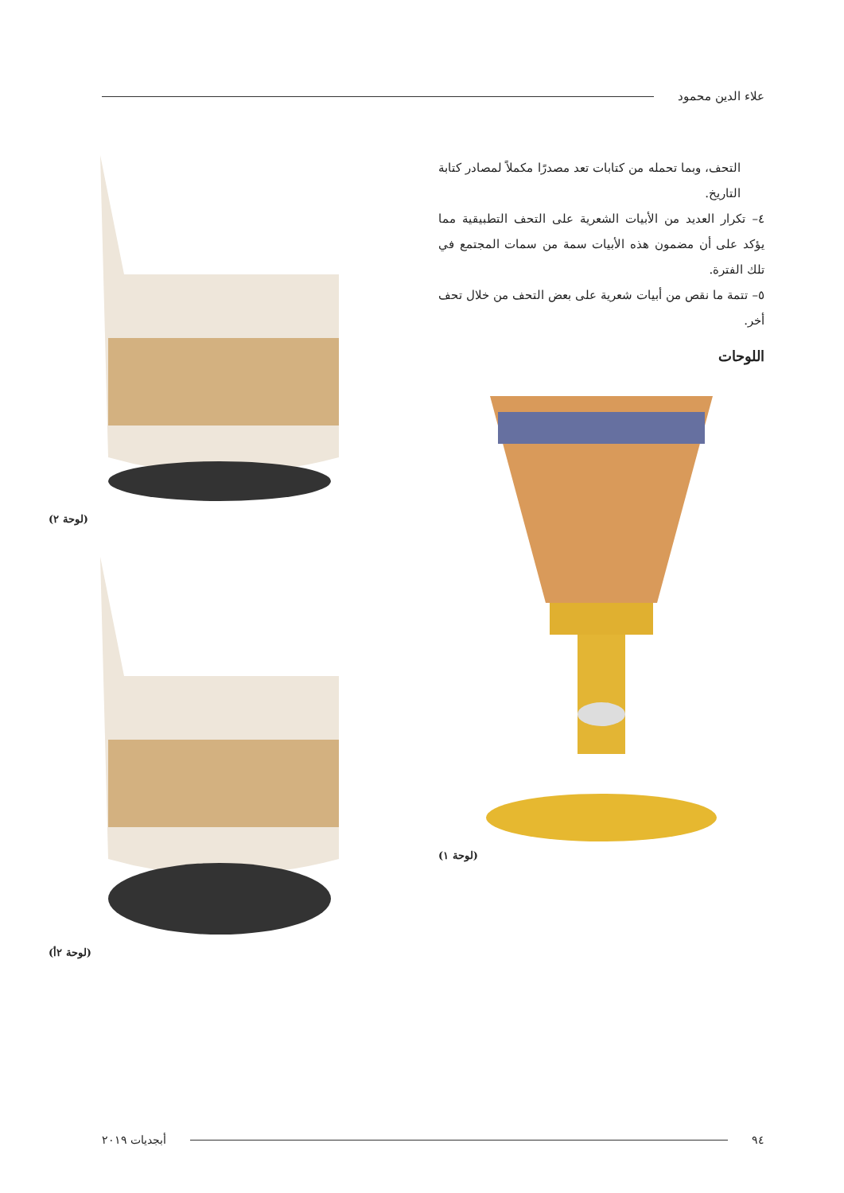علاء الدين محمود
التحف، وبما تحمله من كتابات تعد مصدرًا مكملاً لمصادر كتابة التاريخ.
٤– تكرار العديد من الأبيات الشعرية على التحف التطبيقية مما يؤكد على أن مضمون هذه الأبيات سمة من سمات المجتمع في تلك الفترة.
٥– تتمة ما نقص من أبيات شعرية على بعض التحف من خلال تحف أخر.
اللوحات
(لوحة ١)
(لوحة ٢)
(لوحة ٢أ)
٩٤ أبجديات ٢٠١٩